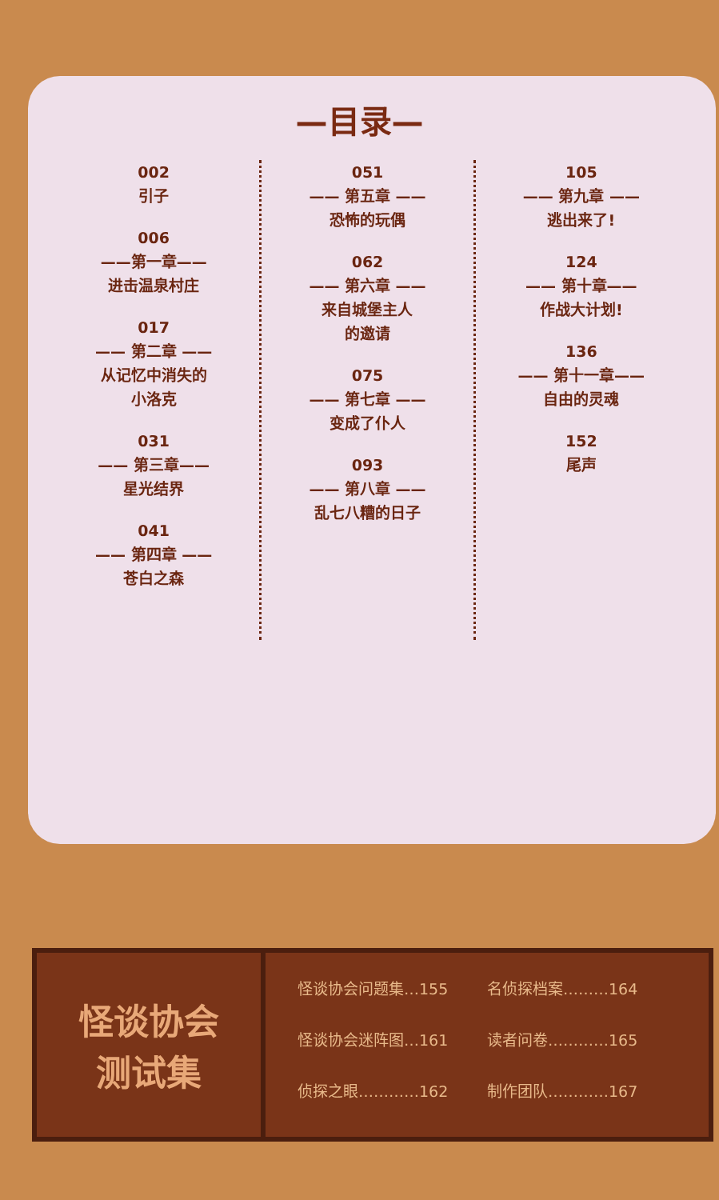—目录—
002
引子
006
——第一章——
进击温泉村庄
017
—— 第二章 ——
从记忆中消失的
小洛克
031
—— 第三章——
星光结界
041
—— 第四章 ——
苍白之森
051
—— 第五章 ——
恐怖的玩偶
062
—— 第六章 ——
来自城堡主人
的邀请
075
—— 第七章 ——
变成了仆人
093
—— 第八章 ——
乱七八糟的日子
105
—— 第九章 ——
逃出来了!
124
—— 第十章——
作战大计划!
136
—— 第十一章——
自由的灵魂
152
尾声
怪谈协会
测试集
怪谈协会问题集…155
名侦探档案………164
怪谈协会迷阵图…161
读者问卷…………165
侦探之眼…………162
制作团队…………167